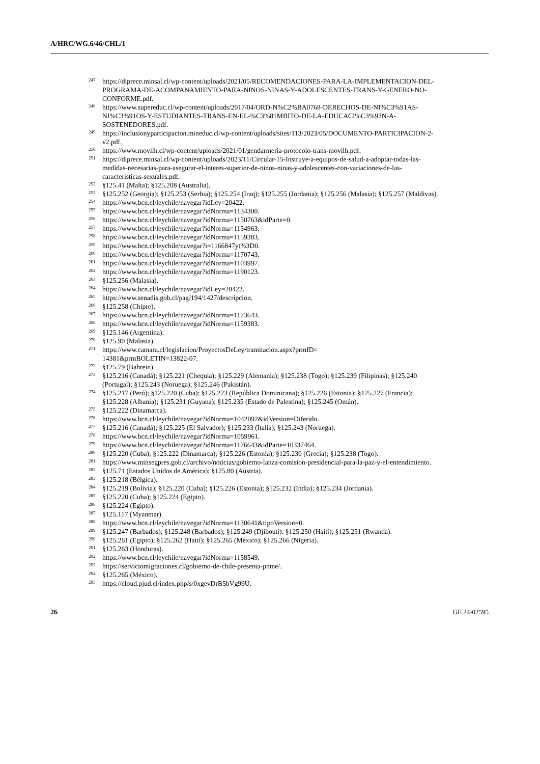A/HRC/WG.6/46/CHL/1
<sup>247</sup> https://diprece.minsal.cl/wp-content/uploads/2021/05/RECOMENDACIONES-PARA-LA-IMPLEMENTACION-DEL-PROGRAMA-DE-ACOMPANAMIENTO-PARA-NINOS-NINAS-Y-ADOLESCENTES-TRANS-Y-GENERO-NO-CONFORME.pdf.
<sup>248</sup> https://www.supereduc.cl/wp-content/uploads/2017/04/ORD-N%C2%BA0768-DERECHOS-DE-NI%C3%91AS-NI%C3%91OS-Y-ESTUDIANTES-TRANS-EN-EL-%C3%81MBITO-DE-LA-EDUCACI%C3%93N-A-SOSTENEDORES.pdf.
<sup>249</sup> https://inclusionyparticipacion.mineduc.cl/wp-content/uploads/sites/113/2023/05/DOCUMENTO-PARTICIPACION-2-v2.pdf.
<sup>250</sup> https://www.movilh.cl/wp-content/uploads/2021/01/gendarmeria-protocolo-trans-movilh.pdf.
<sup>251</sup> https://diprece.minsal.cl/wp-content/uploads/2023/11/Circular-15-Instruye-a-equipos-de-salud-a-adoptar-todas-las-medidas-necesarias-para-asegurar-el-interes-superior-de-ninos-ninas-y-adolescentes-con-variaciones-de-las-caracteristicas-sexuales.pdf.
<sup>252</sup> §125.41 (Malta); §125.208 (Australia).
<sup>253</sup> §125.252 (Georgia); §125.253 (Serbia); §125.254 (Iraq); §125.255 (Jordania); §125.256 (Malasia); §125.257 (Maldivas).
<sup>254</sup> https://www.bcn.cl/leychile/navegar?idLey=20422.
<sup>255</sup> https://www.bcn.cl/leychile/navegar?idNorma=1134300.
<sup>256</sup> https://www.bcn.cl/leychile/navegar?idNorma=1150763&idParte=0.
<sup>257</sup> https://www.bcn.cl/leychile/navegar?idNorma=1154963.
<sup>258</sup> https://www.bcn.cl/leychile/navegar?idNorma=1159383.
<sup>259</sup> https://www.bcn.cl/leychile/navegar?i=1166847yt%3D0.
<sup>260</sup> https://www.bcn.cl/leychile/navegar?idNorma=1170743.
<sup>261</sup> https://www.bcn.cl/leychile/navegar?idNorma=1103997.
<sup>262</sup> https://www.bcn.cl/leychile/navegar?idNorma=1190123.
<sup>263</sup> §125.256 (Malasia).
<sup>264</sup> https://www.bcn.cl/leychile/navegar?idLey=20422.
<sup>265</sup> https://www.senadis.gob.cl/pag/194/1427/descripcion.
<sup>266</sup> §125.258 (Chipre).
<sup>267</sup> https://www.bcn.cl/leychile/navegar?idNorma=1173643.
<sup>268</sup> https://www.bcn.cl/leychile/navegar?idNorma=1159383.
<sup>269</sup> §125.146 (Argentina).
<sup>270</sup> §125.90 (Malasia).
<sup>271</sup> https://www.camara.cl/legislacion/ProyectosDeLey/tramitacion.aspx?prmID=
14381&prmBOLETIN=13822-07.
<sup>272</sup> §125.79 (Bahrein).
<sup>273</sup> §125.216 (Canadá); §125.221 (Chequia); §125.229 (Alemania); §125.238 (Togo); §125.239 (Filipinas); §125.240 (Portugal); §125.243 (Noruega); §125.246 (Pakistán).
<sup>274</sup> §125.217 (Perú); §125.220 (Cuba); §125.223 (República Dominicana); §125.226 (Estonia); §125.227 (Francia); §125.228 (Albania); §125.231 (Guyana); §125.235 (Estado de Palestina); §125.245 (Omán).
<sup>275</sup> §125.222 (Dinamarca).
<sup>276</sup> https://www.bcn.cl/leychile/navegar?idNorma=1042092&idVersion=Diferido.
<sup>277</sup> §125.216 (Canadá); §125.225 (El Salvador); §125.233 (Italia); §125.243 (Noruega).
<sup>278</sup> https://www.bcn.cl/leychile/navegar?idNorma=1059961.
<sup>279</sup> https://www.bcn.cl/leychile/navegar?idNorma=1176643&idParte=10337464.
<sup>280</sup> §125.220 (Cuba); §125.222 (Dinamarca); §125.226 (Estonia); §125.230 (Grecia); §125.238 (Togo).
<sup>281</sup> https://www.minsegpres.gob.cl/archivo/noticias/gobierno-lanza-comision-presidencial-para-la-paz-y-el-entendimiento.
<sup>282</sup> §125.71 (Estados Unidos de América); §125.80 (Austria).
<sup>283</sup> §125.218 (Bélgica).
<sup>284</sup> §125.219 (Bolivia); §125.220 (Cuba); §125.226 (Estonia); §125.232 (India); §125.234 (Jordania).
<sup>285</sup> §125.220 (Cuba); §125.224 (Egipto).
<sup>286</sup> §125.224 (Egipto).
<sup>287</sup> §125.117 (Myanmar).
<sup>288</sup> https://www.bcn.cl/leychile/navegar?idNorma=1130641&tipoVersion=0.
<sup>289</sup> §125.247 (Barbados); §125.248 (Barbados); §125.249 (Djibouti): §125.250 (Haití); §125.251 (Rwanda).
<sup>290</sup> §125.261 (Egipto); §125.262 (Haití); §125.265 (México); §125.266 (Nigeria).
<sup>291</sup> §125.263 (Honduras).
<sup>292</sup> https://www.bcn.cl/leychile/navegar?idNorma=1158549.
<sup>293</sup> https://serviciomigraciones.cl/gobierno-de-chile-presenta-pnme/.
<sup>294</sup> §125.265 (México).
<sup>295</sup> https://cloud.pjud.cl/index.php/s/0xgevDrB5bVg99U.
26 GE.24-02595